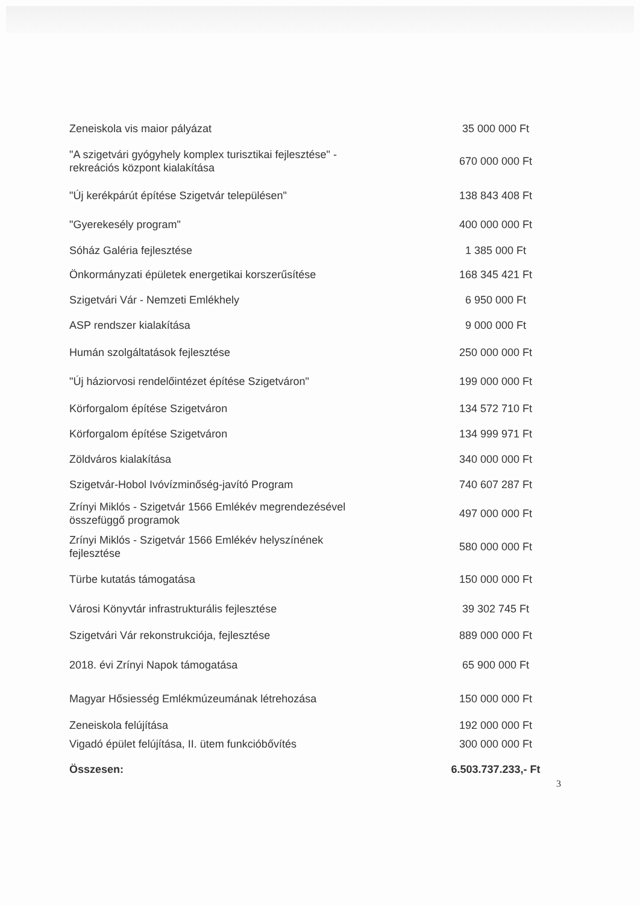| Zeneiskola vis maior pályázat | 35 000 000 Ft |
| "A szigetvári gyógyhely komplex turisztikai fejlesztése" - rekreációs központ kialakítása | 670 000 000 Ft |
| "Új kerékpárút építése Szigetvár településen" | 138 843 408 Ft |
| "Gyerekesély program" | 400 000 000 Ft |
| Sóház Galéria fejlesztése | 1 385 000 Ft |
| Önkormányzati épületek energetikai korszerűsítése | 168 345 421 Ft |
| Szigetvári Vár - Nemzeti Emlékhely | 6 950 000 Ft |
| ASP rendszer kialakítása | 9 000 000 Ft |
| Humán szolgáltatások fejlesztése | 250 000 000 Ft |
| "Új háziorvosi rendelőintézet építése Szigetváron" | 199 000 000 Ft |
| Körforgalom építése Szigetváron | 134 572 710 Ft |
| Körforgalom építése Szigetváron | 134 999 971 Ft |
| Zöldváros kialakítása | 340 000 000 Ft |
| Szigetvár-Hobol Ivóvízminőség-javító Program | 740 607 287 Ft |
| Zrínyi Miklós - Szigetvár 1566 Emlékév megrendezésével összefüggő programok | 497 000 000 Ft |
| Zrínyi Miklós - Szigetvár 1566 Emlékév helyszínének fejlesztése | 580 000 000 Ft |
| Türbe kutatás támogatása | 150 000 000 Ft |
| Városi Könyvtár infrastrukturális fejlesztése | 39 302 745 Ft |
| Szigetvári Vár rekonstrukciója, fejlesztése | 889 000 000 Ft |
| 2018. évi Zrínyi Napok támogatása | 65 900 000 Ft |
| Magyar Hősiesség Emlékmúzeumának létrehozása | 150 000 000 Ft |
| Zeneiskola felújítása | 192 000 000 Ft |
| Vigadó épület felújítása, II. ütem funkcióbővítés | 300 000 000 Ft |
| Összesen: | 6.503.737.233,- Ft |
3